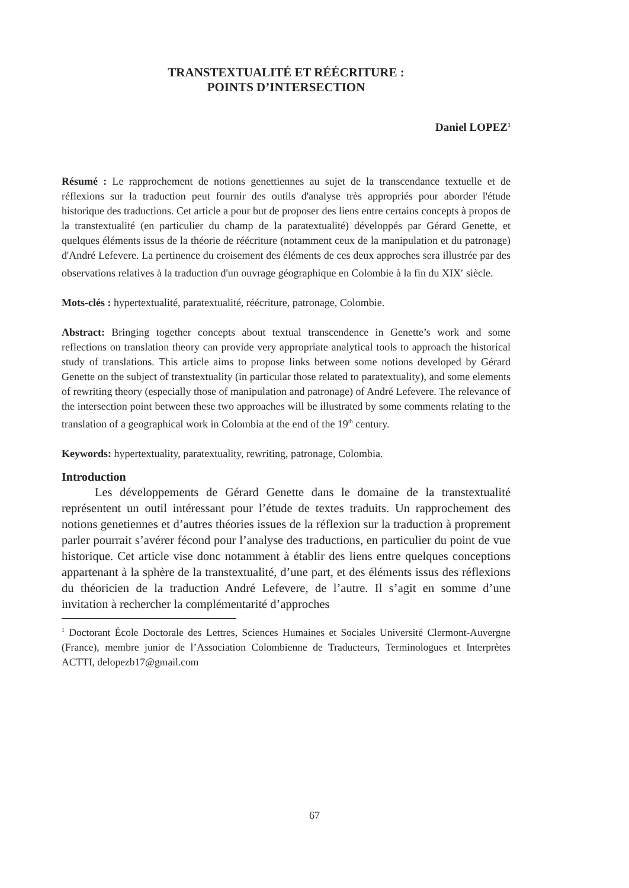TRANSTEXTUALITÉ ET RÉÉCRITURE :
POINTS D’INTERSECTION
Daniel LOPEZ<sup>1</sup>
Résumé : Le rapprochement de notions genettiennes au sujet de la transcendance textuelle et de réflexions sur la traduction peut fournir des outils d'analyse très appropriés pour aborder l'étude historique des traductions. Cet article a pour but de proposer des liens entre certains concepts à propos de la transtextualité (en particulier du champ de la paratextualité) développés par Gérard Genette, et quelques éléments issus de la théorie de réécriture (notamment ceux de la manipulation et du patronage) d'André Lefevere. La pertinence du croisement des éléments de ces deux approches sera illustrée par des observations relatives à la traduction d'un ouvrage géographique en Colombie à la fin du XIX<sup>e</sup> siècle.
Mots-clés : hypertextualité, paratextualité, réécriture, patronage, Colombie.
Abstract: Bringing together concepts about textual transcendence in Genette’s work and some reflections on translation theory can provide very appropriate analytical tools to approach the historical study of translations. This article aims to propose links between some notions developed by Gérard Genette on the subject of transtextuality (in particular those related to paratextuality), and some elements of rewriting theory (especially those of manipulation and patronage) of André Lefevere. The relevance of the intersection point between these two approaches will be illustrated by some comments relating to the translation of a geographical work in Colombia at the end of the 19<sup>th</sup> century.
Keywords: hypertextuality, paratextuality, rewriting, patronage, Colombia.
Introduction
Les développements de Gérard Genette dans le domaine de la transtextualité représentent un outil intéressant pour l’étude de textes traduits. Un rapprochement des notions genetiennes et d’autres théories issues de la réflexion sur la traduction à proprement parler pourrait s’avérer fécond pour l’analyse des traductions, en particulier du point de vue historique. Cet article vise donc notamment à établir des liens entre quelques conceptions appartenant à la sphère de la transtextualité, d’une part, et des éléments issus des réflexions du théoricien de la traduction André Lefevere, de l’autre. Il s’agit en somme d’une invitation à rechercher la complémentarité d’approches
<sup>1</sup> Doctorant École Doctorale des Lettres, Sciences Humaines et Sociales Université Clermont-Auvergne (France), membre junior de l’Association Colombienne de Traducteurs, Terminologues et Interprètes ACTTI, delopezb17@gmail.com
67